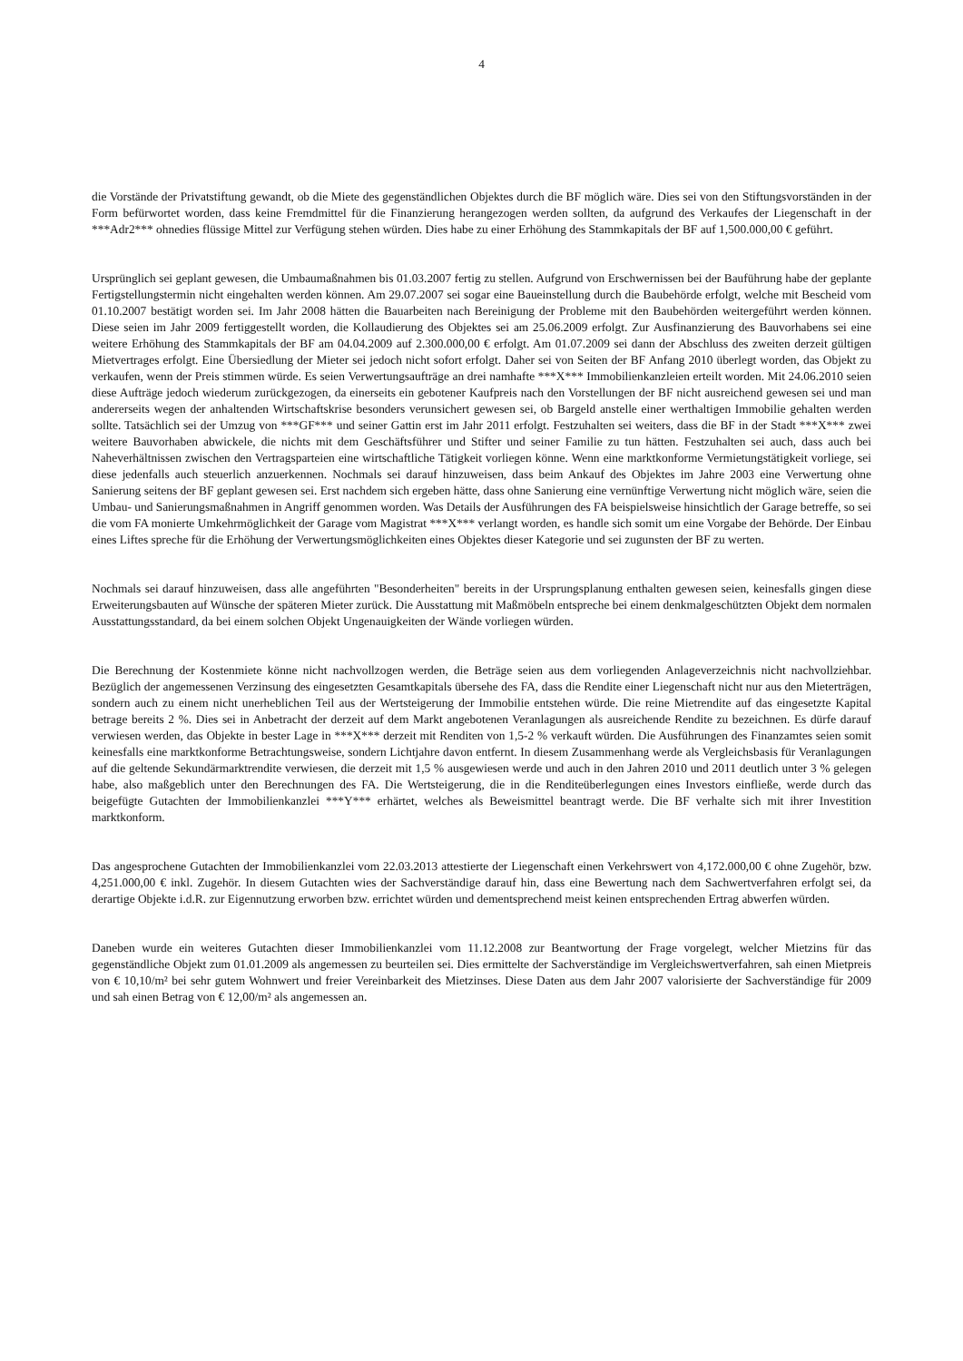4
die Vorstände der Privatstiftung gewandt, ob die Miete des gegenständlichen Objektes durch die BF möglich wäre. Dies sei von den Stiftungsvorständen in der Form befürwortet worden, dass keine Fremdmittel für die Finanzierung herangezogen werden sollten, da aufgrund des Verkaufes der Liegenschaft in der ***Adr2*** ohnedies flüssige Mittel zur Verfügung stehen würden. Dies habe zu einer Erhöhung des Stammkapitals der BF auf 1,500.000,00 € geführt.
Ursprünglich sei geplant gewesen, die Umbaumaßnahmen bis 01.03.2007 fertig zu stellen. Aufgrund von Erschwernissen bei der Bauführung habe der geplante Fertigstellungstermin nicht eingehalten werden können. Am 29.07.2007 sei sogar eine Baueinstellung durch die Baubehörde erfolgt, welche mit Bescheid vom 01.10.2007 bestätigt worden sei. Im Jahr 2008 hätten die Bauarbeiten nach Bereinigung der Probleme mit den Baubehörden weitergeführt werden können. Diese seien im Jahr 2009 fertiggestellt worden, die Kollaudierung des Objektes sei am 25.06.2009 erfolgt. Zur Ausfinanzierung des Bauvorhabens sei eine weitere Erhöhung des Stam­mkapitals der BF am 04.04.2009 auf 2.300.000,00 € erfolgt. Am 01.07.2009 sei dann der Abschluss des zweiten derzeit gültigen Mietvertrages erfolgt. Eine Übersiedlung der Mieter sei jedoch nicht sofort erfolgt. Daher sei von Seiten der BF Anfang 2010 über­legt worden, das Objekt zu verkaufen, wenn der Preis stimmen würde. Es seien Verwertungsaufträge an drei namhafte ***X*** Immobilienkanzleien erteilt worden. Mit 24.06.2010 seien diese Aufträge jedoch wiederum zurückgezogen, da einerseits ein ge­botener Kaufpreis nach den Vorstellungen der BF nicht ausreichend gewesen sei und man andererseits wegen der anhaltenden Wirtschaftskrise besonders verunsichert gewesen sei, ob Bargeld anstelle einer werthaltigen Immobilie gehalten werden sollte. Tatsächlich sei der Umzug von ***GF*** und seiner Gattin erst im Jahr 2011 erfolgt. Festzuhalten sei weiters, dass die BF in der Stadt ***X*** zwei weitere Bauvorhaben abwickele, die nichts mit dem Geschäftsführer und Stifter und seiner Familie zu tun hät­ten. Festzuhalten sei auch, dass auch bei Naheverhältnissen zwischen den Vertragsparteien eine wirtschaftliche Tätigkeit vorliegen könne. Wenn eine marktkonforme Vermietungstätigkeit vorliege, sei diese jedenfalls auch steuerlich anzuerkennen. Nochmals sei darauf hinzuweisen, dass beim Ankauf des Objektes im Jahre 2003 eine Verwertung ohne Sanierung seitens der BF geplant gewesen sei. Erst nachdem sich ergeben hätte, dass ohne Sanierung eine vernünftige Verwertung nicht möglich wäre, seien die Umbau- und Sanierungsmaßnahmen in Angriff genommen worden. Was Details der Ausführungen des FA beispielsweise hinsichtlich der Garage betreffe, so sei die vom FA monierte Umkehrmöglichkeit der Garage vom Magistrat ***X*** verlangt worden, es handle sich somit um eine Vorgabe der Behörde. Der Einbau eines Liftes spreche für die Erhöhung der Verwertungsmöglichkeiten eines Objektes dieser Kategorie und sei zugunsten der BF zu werten.
Nochmals sei darauf hinzuweisen, dass alle angeführten "Besonderheiten" bereits in der Ursprungsplanung enthalten gewesen seien, keinesfalls gingen diese Erweiterungsbauten auf Wünsche der späteren Mieter zurück. Die Ausstattung mit Maßmöbeln entspreche bei einem denkmalgeschützten Objekt dem normalen Ausstattungsstandard, da bei einem solchen Objekt Ungenauigkeiten der Wän­de vorliegen würden.
Die Berechnung der Kostenmiete könne nicht nachvollzogen werden, die Beträge seien aus dem vorliegenden Anlageverzeichnis nicht nachvollziehbar. Bezüglich der angemessenen Verzinsung des eingesetzten Gesamtkapitals übersehe des FA, dass die Rendite einer Liegenschaft nicht nur aus den Mieterträgen, sondern auch zu einem nicht unerheblichen Teil aus der Wertsteigerung der Im­mobilie entstehen würde. Die reine Mietrendite auf das eingesetzte Kapital betrage bereits 2 %. Dies sei in Anbetracht der derzeit auf dem Markt angebotenen Veranlagungen als ausreichende Rendite zu bezeichnen. Es dürfe darauf verwiesen werden, das Objekte in bester Lage in ***X*** derzeit mit Renditen von 1,5-2 % verkauft würden. Die Ausführungen des Finanzamtes seien somit keinesfalls eine marktkonforme Betrachtungsweise, sondern Lichtjahre davon entfernt. In diesem Zusammenhang werde als Ver­gleichsbasis für Veranlagungen auf die geltende Sekundärmarktrendite verwiesen, die derzeit mit 1,5 % ausgewiesen werde und auch in den Jahren 2010 und 2011 deutlich unter 3 % gelegen habe, also maßgeblich unter den Berechnungen des FA. Die Wertsteigerung, die in die Renditeüberlegungen eines Investors einfließe, werde durch das beigefügte Gutachten der Immobilienkanzlei ***Y*** erhärtet, welches als Beweismittel beantragt werde. Die BF verhalte sich mit ihrer Investition marktkonform.
Das angesprochene Gutachten der Immobilienkanzlei vom 22.03.2013 attestierte der Liegenschaft einen Verkehrswert von 4,172.000,00 € ohne Zugehör, bzw. 4,251.000,00 € inkl. Zugehör. In diesem Gutachten wies der Sachverständige darauf hin, dass eine Bewertung nach dem Sachwertverfahren erfolgt sei, da derartige Objekte i.d.R. zur Eigennutzung erworben bzw. errichtet würden und dementsprechend meist keinen entsprechenden Ertrag abwerfen würden.
Daneben wurde ein weiteres Gutachten dieser Immobilienkanzlei vom 11.12.2008 zur Beantwortung der Frage vorgelegt, welcher Mietzins für das gegenständliche Objekt zum 01.01.2009 als angemessen zu beurteilen sei. Dies ermittelte der Sachverständige im Vergleichswertverfahren, sah einen Mietpreis von € 10,10/m² bei sehr gutem Wohnwert und freier Vereinbarkeit des Mietzinses. Diese Daten aus dem Jahr 2007 valorisierte der Sachverständige für 2009 und sah einen Betrag von € 12,00/m² als angemessen an.